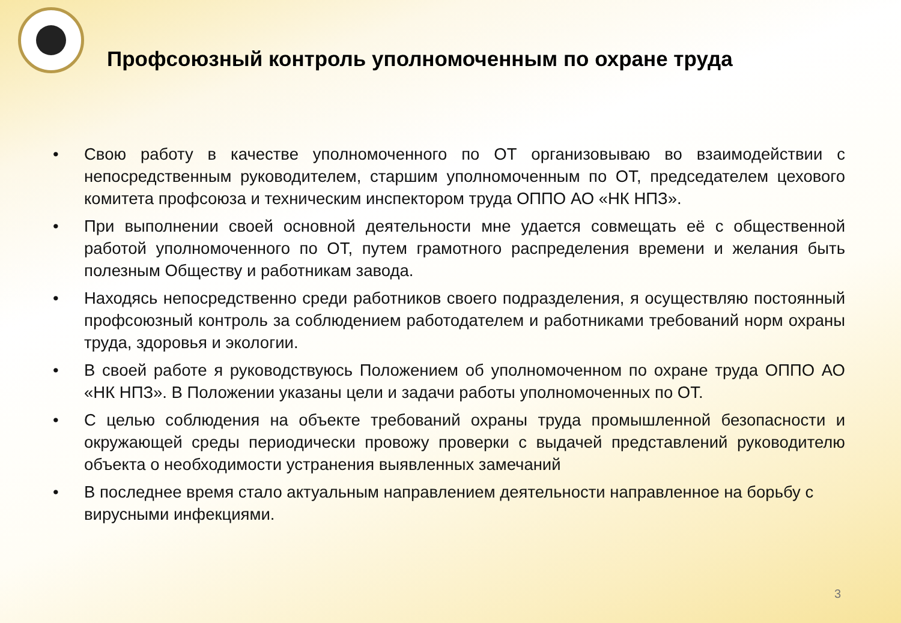Профсоюзный контроль уполномоченным по охране труда
• Свою работу в качестве уполномоченного по ОТ организовываю во взаимодействии с непосредственным руководителем, старшим уполномоченным по ОТ, председателем цехового комитета профсоюза и техническим инспектором труда ОППО АО «НК НПЗ».
• При выполнении своей основной деятельности мне удается совмещать её с общественной работой уполномоченного по ОТ, путем грамотного распределения времени и желания быть полезным Обществу и работникам завода.
• Находясь непосредственно среди работников своего подразделения, я осуществляю постоянный профсоюзный контроль за соблюдением работодателем и работниками требований норм охраны труда, здоровья и экологии.
• В своей работе я руководствуюсь Положением об уполномоченном по охране труда ОППО АО «НК НПЗ». В Положении указаны цели и задачи работы уполномоченных по ОТ.
• С целью соблюдения на объекте требований охраны труда промышленной безопасности и окружающей среды периодически провожу проверки с выдачей представлений руководителю объекта о необходимости устранения выявленных замечаний
• В последнее время стало актуальным направлением деятельности направленное на борьбу с вирусными инфекциями.
3